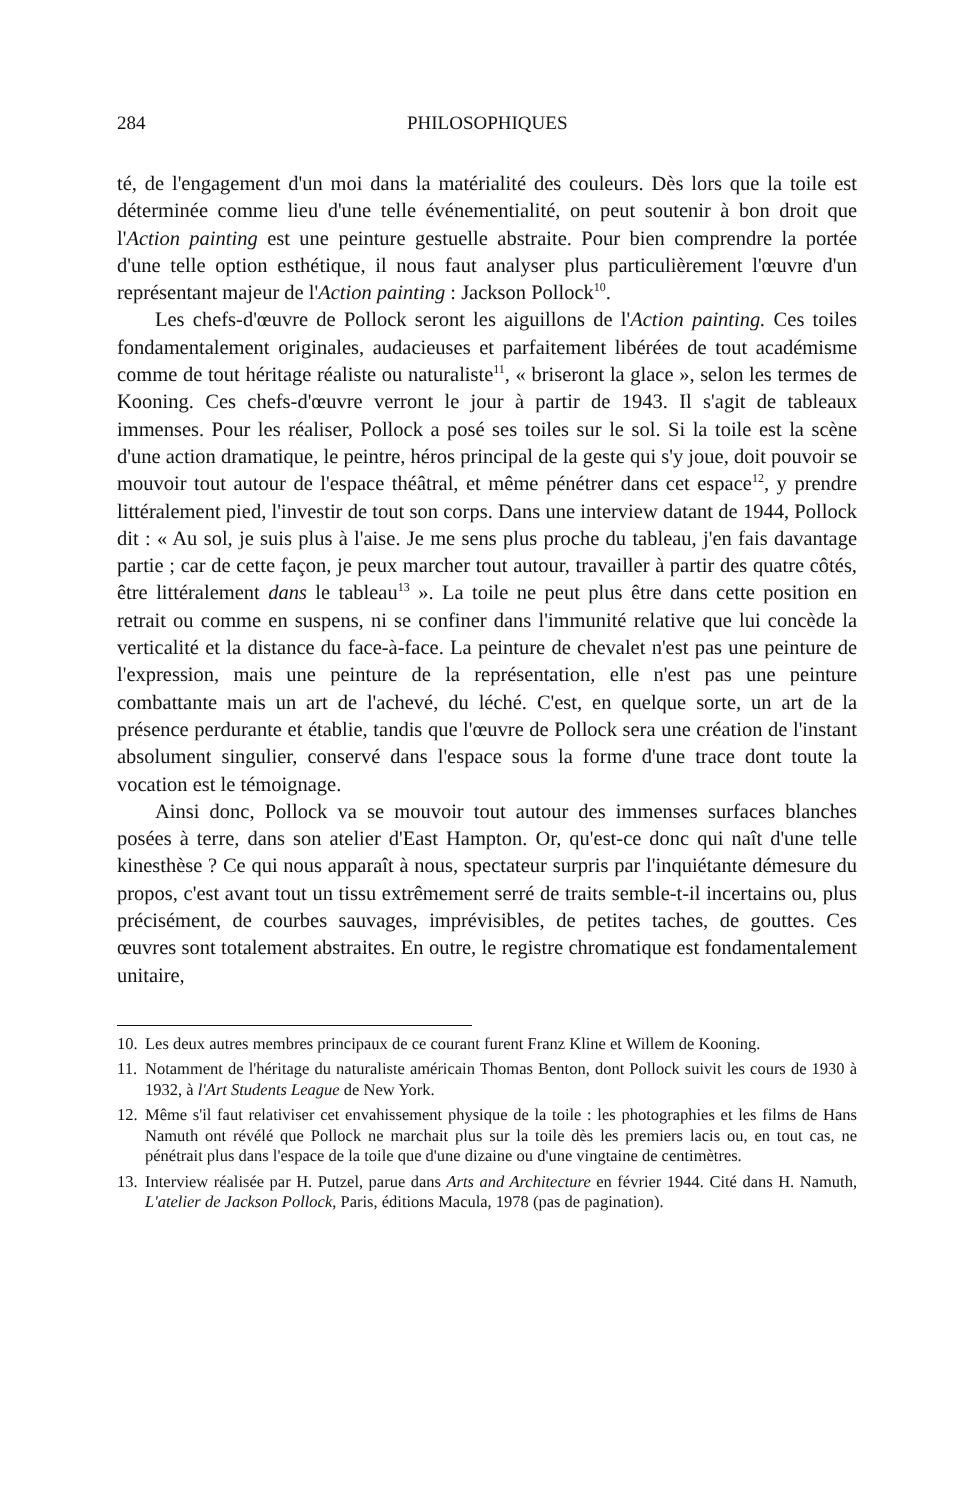284 PHILOSOPHIQUES
té, de l'engagement d'un moi dans la matérialité des couleurs. Dès lors que la toile est déterminée comme lieu d'une telle événementialité, on peut soutenir à bon droit que l'Action painting est une peinture gestuelle abstraite. Pour bien comprendre la portée d'une telle option esthétique, il nous faut analyser plus particulièrement l'œuvre d'un représentant majeur de l'Action painting : Jackson Pollock<sup>10</sup>.
Les chefs-d'œuvre de Pollock seront les aiguillons de l'Action painting. Ces toiles fondamentalement originales, audacieuses et parfaitement libérées de tout académisme comme de tout héritage réaliste ou naturaliste<sup>11</sup>, « briseront la glace », selon les termes de Kooning. Ces chefs-d'œuvre verront le jour à partir de 1943. Il s'agit de tableaux immenses. Pour les réaliser, Pollock a posé ses toiles sur le sol. Si la toile est la scène d'une action dramatique, le peintre, héros principal de la geste qui s'y joue, doit pouvoir se mouvoir tout autour de l'espace théâtral, et même pénétrer dans cet espace<sup>12</sup>, y prendre littéralement pied, l'investir de tout son corps. Dans une interview datant de 1944, Pollock dit : « Au sol, je suis plus à l'aise. Je me sens plus proche du tableau, j'en fais davantage partie ; car de cette façon, je peux marcher tout autour, travailler à partir des quatre côtés, être littéralement dans le tableau<sup>13</sup> ». La toile ne peut plus être dans cette position en retrait ou comme en suspens, ni se confiner dans l'immunité relative que lui concède la verticalité et la distance du face-à-face. La peinture de chevalet n'est pas une peinture de l'expression, mais une peinture de la représentation, elle n'est pas une peinture combattante mais un art de l'achevé, du léché. C'est, en quelque sorte, un art de la présence perdurante et établie, tandis que l'œuvre de Pollock sera une création de l'instant absolument singulier, conservé dans l'espace sous la forme d'une trace dont toute la vocation est le témoignage.
Ainsi donc, Pollock va se mouvoir tout autour des immenses surfaces blanches posées à terre, dans son atelier d'East Hampton. Or, qu'est-ce donc qui naît d'une telle kinesthèse ? Ce qui nous apparaît à nous, spectateur surpris par l'inquiétante démesure du propos, c'est avant tout un tissu extrêmement serré de traits semble-t-il incertains ou, plus précisément, de courbes sauvages, imprévisibles, de petites taches, de gouttes. Ces œuvres sont totalement abstraites. En outre, le registre chromatique est fondamentalement unitaire,
10.
Les deux autres membres principaux de ce courant furent Franz Kline et Willem de Kooning.
11.
Notamment de l'héritage du naturaliste américain Thomas Benton, dont Pollock suivit les cours de 1930 à 1932, à l'Art Students League de New York.
12.
Même s'il faut relativiser cet envahissement physique de la toile : les photographies et les films de Hans Namuth ont révélé que Pollock ne marchait plus sur la toile dès les premiers lacis ou, en tout cas, ne pénétrait plus dans l'espace de la toile que d'une dizaine ou d'une vingtaine de centimètres.
13.
Interview réalisée par H. Putzel, parue dans Arts and Architecture en février 1944. Cité dans H. Namuth, L'atelier de Jackson Pollock, Paris, éditions Macula, 1978 (pas de pagination).